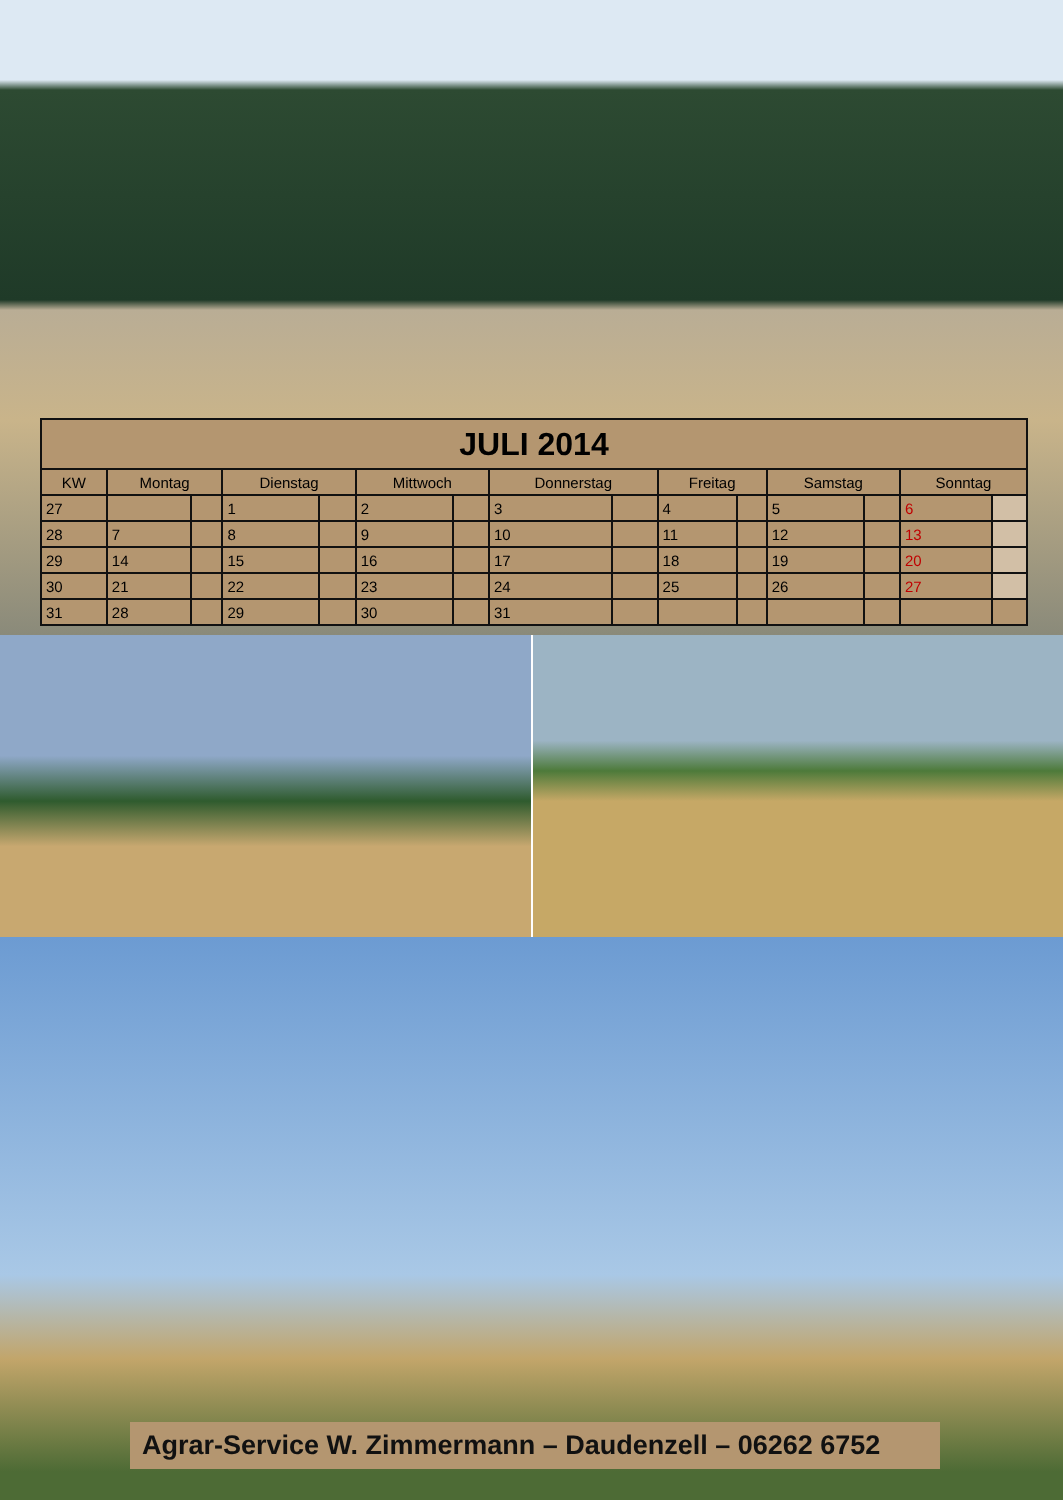| JULI 2014 | | | | | | | | | | | | | | |
| KW | Montag | | Dienstag | | Mittwoch | | Donnerstag | | Freitag | | Samstag | | Sonntag | |
| 27 | | | 1 | | 2 | | 3 | | 4 | | 5 | | 6 | |
| 28 | 7 | | 8 | | 9 | | 10 | | 11 | | 12 | | 13 | |
| 29 | 14 | | 15 | | 16 | | 17 | | 18 | | 19 | | 20 | |
| 30 | 21 | | 22 | | 23 | | 24 | | 25 | | 26 | | 27 | |
| 31 | 28 | | 29 | | 30 | | 31 | | | | | | | |
Agrar-Service W. Zimmermann – Daudenzell – 06262 6752